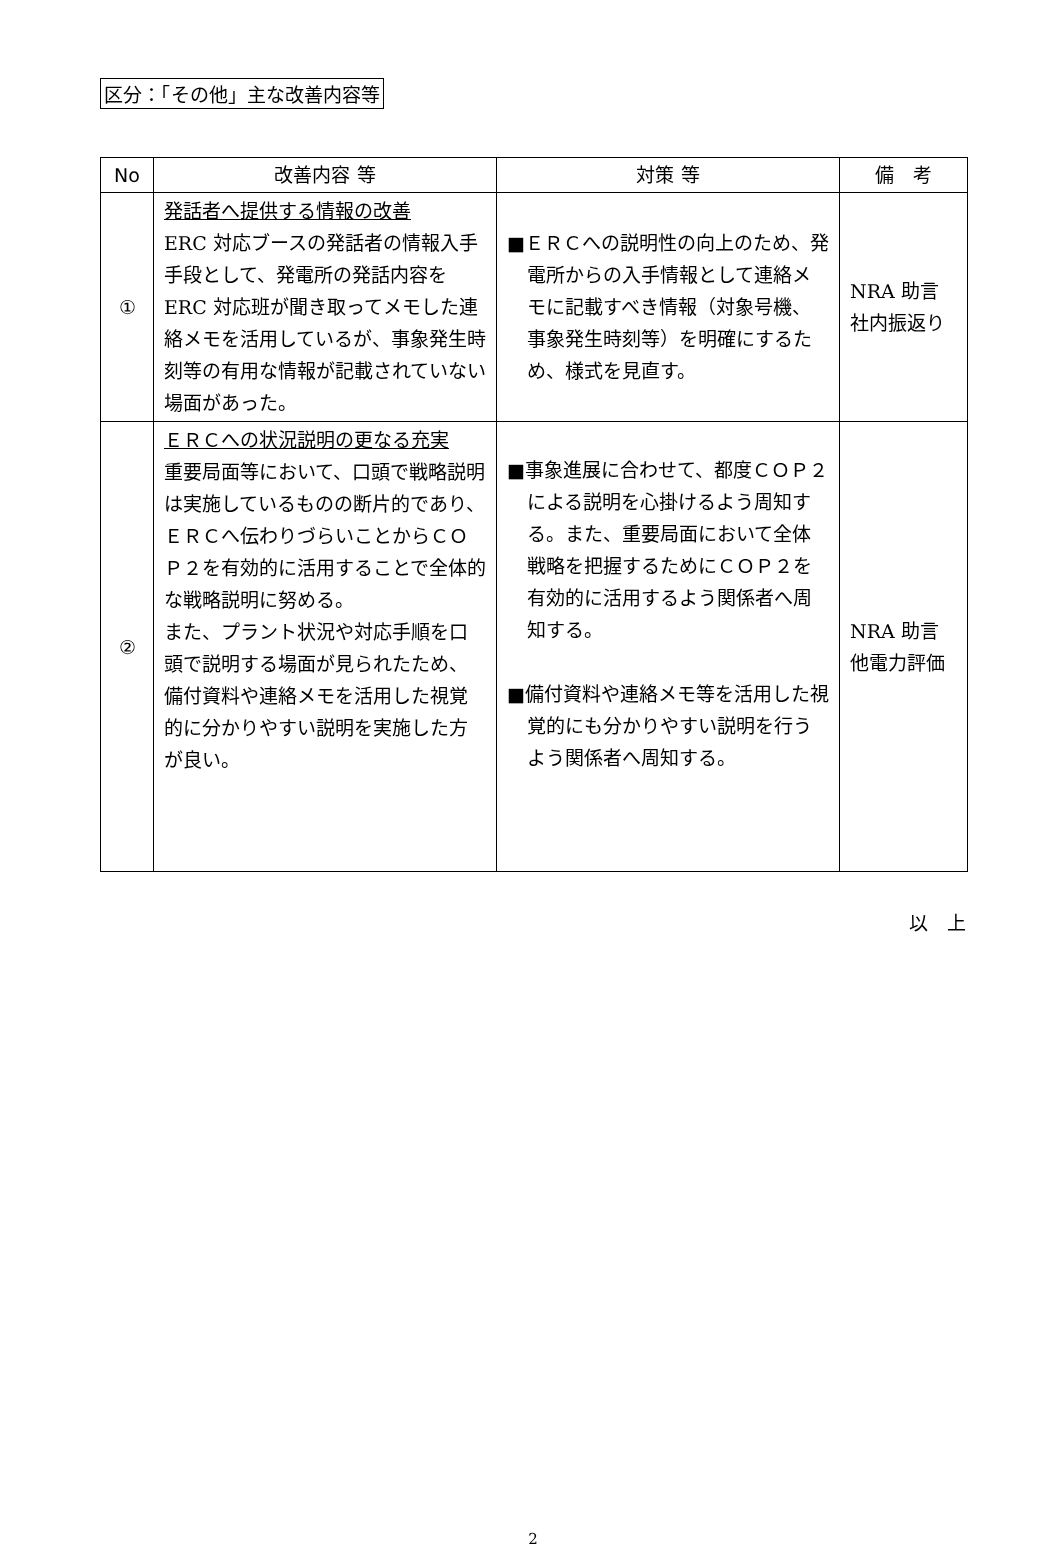区分：「その他」主な改善内容等
| No | 改善内容 等 | 対策 等 | 備 考 |
| --- | --- | --- | --- |
| ① | 発話者へ提供する情報の改善 ERC 対応ブースの発話者の情報入手手段として、発電所の発話内容を ERC 対応班が聞き取ってメモした連絡メモを活用しているが、事象発生時刻等の有用な情報が記載されていない場面があった。 | ■ＥＲＣへの説明性の向上のため、発電所からの入手情報として連絡メモに記載すべき情報（対象号機、事象発生時刻等）を明確にするため、様式を見直す。 | NRA 助言 社内振返り |
| ② | ＥＲＣへの状況説明の更なる充実 重要局面等において、口頭で戦略説明は実施しているものの断片的であり、ＥＲＣへ伝わりづらいことからＣＯＰ２を有効的に活用することで全体的な戦略説明に努める。 また、プラント状況や対応手順を口頭で説明する場面が見られたため、備付資料や連絡メモを活用した視覚的に分かりやすい説明を実施した方が良い。 | ■事象進展に合わせて、都度ＣＯＰ２による説明を心掛けるよう周知する。また、重要局面において全体戦略を把握するためにＣＯＰ２を有効的に活用するよう関係者へ周知する。 ■備付資料や連絡メモ等を活用した視覚的にも分かりやすい説明を行うよう関係者へ周知する。 | NRA 助言 他電力評価 |
以　上
2